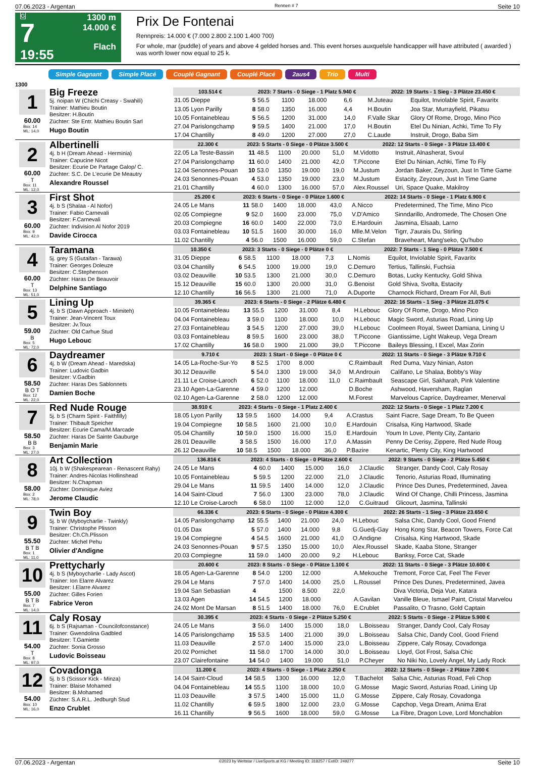07.06.2023 - Argentan Rennen # 7 Seite 10
G
7
19:55
1300 m
14.000 €
Flach
Prix De Fontenai
Rennpreis: 14.000 € (7.000 2.800 2.100 1.400 700)
For whole, mar (puddle) of years and above 4 gelded horses and. This event horses auxquelsle handicapper will have attributed ( awarded ) was worth lower now equal to 25 k.
Simple Gagnant Simple Placé Couplé Gagnant Couplé Placé 2aus4 Trio Multi
1300
1
60.00
Box: 14
ML: 14,0
Big Freeze
5j. noipan W (Chichi Creasy - Swahili)
Trainer: Mathieu Boutin
Besitzer: H.Boutin
Züchter: Ste Entr. Mathieu Boutin Sarl
Hugo Boutin
| 103.514 € | 2023: 7 Starts - 0 Siege - 1 Platz 5.940 € | | | | | 2022: 19 Starts - 1 Sieg - 3 Plätze 23.450 € | | |
| --- | --- | --- | --- | --- | --- | --- | --- | --- |
| 31.05 Dieppe | 5 | 56.5 | 1100 | 18.000 | 6,6 | M.Juteau | | Equilot, Inviolable Spirit, Favaritx |
| 13.05 Lyon Parilly | 8 | 58.0 | 1350 | 16.000 | 4,4 | H.Boutin | | Joa Star, Murrayfield, Pikatsu |
| 10.05 Fontainebleau | 5 | 56.5 | 1200 | 31.000 | 14,0 | F.Valle Skar | | Glory Of Rome, Drogo, Mino Pico |
| 27.04 Parislongchamp | 9 | 59.5 | 1400 | 21.000 | 17,0 | H.Boutin | | Etel Du Ninian, Achki, Time To Fly |
| 17.04 Chantilly | 8 | 49.0 | 1200 | 27.000 | 27,0 | C.Laude | | Instruit, Drogo, Baba Sim |
2
60.00
T
Box: 11
ML: 12,0
Albertinelli
4j. b H (Dream Ahead - Herminia)
Trainer: Capucine Nicot
Besitzer: Ecurie De Partage Galop/ C.
Züchter: S.C. De L'ecurie De Meautry
Alexandre Roussel
| 22.300 € | 2023: 5 Starts - 0 Siege - 0 Plätze 3.500 € | | | | | 2022: 12 Starts - 0 Siege - 3 Plätze 13.400 € | | |
| --- | --- | --- | --- | --- | --- | --- | --- | --- |
| 22.05 La Teste-Bassin | 11 | 48.5 | 1100 | 20.000 | 51,0 | M.Vidotto | | Instruit, Alnasherat, Svoul |
| 27.04 Parislongchamp | 11 | 60.0 | 1400 | 21.000 | 42,0 | T.Piccone | | Etel Du Ninian, Achki, Time To Fly |
| 12.04 Senonnes-Pouan | 10 | 53.0 | 1350 | 19.000 | 19,0 | M.Justum | | Jordan Baker, Zeyzoun, Just In Time Game |
| 24.03 Senonnes-Pouan | 4 | 53.0 | 1350 | 19.000 | 23,0 | M.Justum | | Estacity, Zeyzoun, Just In Time Game |
| 21.01 Chantilly | 4 | 60.0 | 1300 | 16.000 | 57,0 | Alex.Roussel | | Uri, Space Quake, Makilroy |
3
60.00
Box: 9
ML: 42,0
First Shot
4j. b S (Shalaa - Al Nofor)
Trainer: Fabio Carnevali
Besitzer: F.Carnevali
Züchter: Indivision Al Nofor 2019
Davide Cirocca
| 25.200 € | 2023: 6 Starts - 0 Siege - 0 Plätze 1.600 € | | | | | 2022: 14 Starts - 0 Siege - 1 Platz 6.900 € | | |
| --- | --- | --- | --- | --- | --- | --- | --- | --- |
| 24.05 Le Mans | 11 | 58.0 | 1400 | 18.000 | 43,0 | A.Nicco | | Predetermined, The Time, Mino Pico |
| 02.05 Compiegne | 9 | 52.0 | 1600 | 23.000 | 75,0 | V.D'Amico | | Sinndarillo, Andromede, The Chosen One |
| 20.03 Compiegne | 16 | 60.0 | 1400 | 22.000 | 73,0 | E.Hardouin | | Jasmina, Elsaab, Larno |
| 03.03 Fontainebleau | 10 | 51.5 | 1600 | 30.000 | 16,0 | Mlle.M.Velon | | Tigrr, J'aurais Du, Stirling |
| 11.02 Chantilly | 4 | 56.0 | 1500 | 16.000 | 59,0 | C.Stefan | | Braveheart, Mang'seko, Qu'hubo |
4
60.00
T
Box: 13
ML: 51,0
Taramana
5j. grey S (Gutaifan - Tarawa)
Trainer: Georges Doleuze
Besitzer: C.Stephenson
Züchter: Haras De Beauvoir
Delphine Santiago
| 10.350 € | 2023: 3 Starts - 0 Siege - 0 Plätze 0 € | | | | | 2022: 7 Starts - 1 Sieg - 0 Plätze 7.500 € | | |
| --- | --- | --- | --- | --- | --- | --- | --- | --- |
| 31.05 Dieppe | 6 | 58.5 | 1100 | 18.000 | 7,3 | L.Nomis | | Equilot, Inviolable Spirit, Favaritx |
| 03.04 Chantilly | 6 | 54.5 | 1000 | 19.000 | 19,0 | C.Demuro | | Tertius, Tallinski, Fuchsia |
| 03.02 Deauville | 10 | 53.5 | 1300 | 21.000 | 30,0 | C.Demuro | | Botas, Lucky Kentucky, Gold Shiva |
| 15.12 Deauville | 15 | 60.0 | 1300 | 20.000 | 31,0 | G.Benoist | | Gold Shiva, Svolta, Estacity |
| 12.10 Chantilly | 16 | 56.5 | 1300 | 21.000 | 71,0 | A.Duporte | | Charnock Richard, Dream For All, Buti |
5
59.00
B
Box: 5
ML: 72,0
Lining Up
4j. b S (Dawn Approach - Mimiteh)
Trainer: Jean-Vincent Toux
Besitzer: Jv.Toux
Züchter: Old Carhue Stud
Hugo Lebouc
| 39.365 € | 2023: 6 Starts - 0 Siege - 2 Plätze 6.480 € | | | | | 2022: 16 Starts - 1 Sieg - 3 Plätze 21.075 € | | |
| --- | --- | --- | --- | --- | --- | --- | --- | --- |
| 10.05 Fontainebleau | 13 | 55.5 | 1200 | 31.000 | 8,4 | H.Lebouc | | Glory Of Rome, Drogo, Mino Pico |
| 04.04 Fontainebleau | 3 | 59.0 | 1100 | 18.000 | 10,0 | H.Lebouc | | Magic Sword, Asturias Road, Lining Up |
| 27.03 Fontainebleau | 3 | 54.5 | 1200 | 27.000 | 39,0 | H.Lebouc | | Coolmeen Royal, Sweet Damiana, Lining U |
| 03.03 Fontainebleau | 8 | 59.5 | 1600 | 23.000 | 38,0 | T.Piccone | | Giantissime, Light Wakeup, Vega Dream |
| 17.02 Chantilly | 16 | 58.0 | 1900 | 21.000 | 39,0 | T.Piccone | | Baileys Blessing, I Excel, Max Zorin |
6
58.50
B O T
Box: 12
ML: 22,0
Daydreamer
4j. b W (Dream Ahead - Maredska)
Trainer: Ludovic Gadbin
Besitzer: V.Gadbin
Züchter: Haras Des Sablonnets
Damien Boche
| 9.710 € | 2023: 1 Start - 0 Siege - 0 Plätze 0 € | | | | | 2022: 11 Starts - 0 Siege - 3 Plätze 9.710 € | | |
| --- | --- | --- | --- | --- | --- | --- | --- | --- |
| 14.05 La-Roche-Sur-Yo | 8 | 52.5 | 1700 | 8.000 | | C.Raimbault | | Red Duma, Vazy Ninian, Aston |
| 30.12 Deauville | 5 | 54.0 | 1300 | 19.000 | 34,0 | M.Androuin | | Califano, Le Shalaa, Bobby's Way |
| 21.11 Le Croise-Laroch | 6 | 52.0 | 1100 | 18.000 | 11,0 | C.Raimbault | | Seascape Girl, Sakharah, Pink Valentine |
| 23.10 Agen-La-Garenne | 4 | 59.0 | 1200 | 12.000 | | D.Boche | | Ashwood, Haversham, Raglan |
| 02.10 Agen-La-Garenne | 2 | 58.0 | 1200 | 12.000 | | M.Forest | | Marvelous Caprice, Daydreamer, Menerval |
7
58.50
B B
Box: 3
ML: 27,0
Red Nude Rouge
5j. b S (Charm Spirit - Faithfilly)
Trainer: Thibault Speicher
Besitzer: Ecurie Cama/M.Marcade
Züchter: Haras De Sainte Gauburge
Benjamin Marie
| 38.910 € | 2023: 4 Starts - 0 Siege - 1 Platz 2.400 € | | | | | 2022: 12 Starts - 0 Siege - 1 Platz 7.200 € | | |
| --- | --- | --- | --- | --- | --- | --- | --- | --- |
| 18.05 Lyon Parilly | 13 | 59.5 | 1600 | 14.000 | 9,4 | A.Crastus | | Saint Fiacre, Sage Dream, To Be Queen |
| 19.04 Compiegne | 10 | 58.5 | 1600 | 21.000 | 10,0 | E.Hardouin | | Crisalsa, King Hartwood, Skade |
| 05.04 Chantilly | 10 | 59.0 | 1500 | 16.000 | 15,0 | E.Hardouin | | Youm In Love, Plenty City, Zantario |
| 28.01 Deauville | 3 | 58.5 | 1500 | 16.000 | 17,0 | A.Massin | | Penny De Cerisy, Zippere, Red Nude Roug |
| 26.12 Deauville | 10 | 58.5 | 1500 | 18.000 | 36,0 | P.Bazire | | Kenartic, Plenty City, King Hartwood |
8
58.00
Box: 2
ML: 78,0
Art Collection
10j. b W (Shakespearean - Renascent Rahy)
Trainer: Andres-Nicolas Hollinshead
Besitzer: N.Chapman
Züchter: Dominique Aviez
Jerome Claudic
| 136.816 € | 2023: 4 Starts - 0 Siege - 0 Plätze 2.600 € | | | | | 2022: 9 Starts - 0 Siege - 2 Plätze 5.450 € | | |
| --- | --- | --- | --- | --- | --- | --- | --- | --- |
| 24.05 Le Mans | 4 | 60.0 | 1400 | 15.000 | 16,0 | J.Claudic | | Stranger, Dandy Cool, Caly Rosay |
| 10.05 Fontainebleau | 5 | 59.5 | 1200 | 22.000 | 21,0 | J.Claudic | | Tenorio, Asturias Road, Illuminating |
| 29.04 Le Mans | 11 | 59.5 | 1400 | 14.000 | 12,0 | J.Claudic | | Prince Des Dunes, Predetermined, Javea |
| 14.04 Saint-Cloud | 7 | 56.0 | 1300 | 23.000 | 78,0 | J.Claudic | | Wind Of Change, Chilli Princess, Jasmina |
| 12.10 Le Croise-Laroch | 6 | 58.0 | 1100 | 12.000 | 12,0 | C.Guitraud | | Glicourt, Jasmina, Tallinski |
9
55.50
B T B
Box: 1
ML: 11,0
Twin Boy
5j. b W (Myboycharlie - Twinkly)
Trainer: Christophe Plisson
Besitzer: Ch.Ch.Plisson
Züchter: Michel Pehu
Olivier d'Andigne
| 66.336 € | 2023: 6 Starts - 0 Siege - 0 Plätze 4.300 € | | | | | 2022: 26 Starts - 1 Sieg - 3 Plätze 23.650 € | | |
| --- | --- | --- | --- | --- | --- | --- | --- | --- |
| 14.05 Parislongchamp | 12 | 55.5 | 1400 | 21.000 | 24,0 | H.Lebouc | | Salsa Chic, Dandy Cool, Good Friend |
| 01.05 Dax | 5 | 57.0 | 1400 | 14.000 | 9,8 | G.Guedj-Gay | | Hong Kong Star, Beacon Towers, Force Cat |
| 19.04 Compiegne | 4 | 54.5 | 1600 | 21.000 | 41,0 | O.Andigne | | Crisalsa, King Hartwood, Skade |
| 24.03 Senonnes-Pouan | 9 | 57.5 | 1350 | 15.000 | 10,0 | Alex.Roussel | | Skade, Kaaba Stone, Stranger |
| 20.03 Compiegne | 11 | 59.0 | 1400 | 20.000 | 9,2 | H.Lebouc | | Banksy, Force Cat, Skade |
10
55.00
B T B
Box: 7
ML: 14,0
Prettycharly
4j. b S (Myboycharlie - Lady Ascot)
Trainer: Ion Elarre Alvarez
Besitzer: I.Elarre Alvarez
Züchter: Gilles Forien
Fabrice Veron
| 20.600 € | 2023: 8 Starts - 0 Siege - 0 Plätze 1.100 € | | | | | 2022: 11 Starts - 0 Siege - 3 Plätze 10.600 € | | |
| --- | --- | --- | --- | --- | --- | --- | --- | --- |
| 18.05 Agen-La-Garenne | 8 | 54.0 | 1200 | 12.000 | | A.Mekouche | | Tremont, Force Cat, Feel The Fever |
| 29.04 Le Mans | 7 | 57.0 | 1400 | 14.000 | 25,0 | L.Roussel | | Prince Des Dunes, Predetermined, Javea |
| 19.04 San Sebastian | 4 | | 1500 | 8.500 | 22,0 | | | Diva Victoria, Deja Vue, Katara |
| 13.03 Agen | 14 | 54.5 | 1200 | 18.000 | | A.Gavilan | | Vanille Bleue, Ismael Paint, Cristal Marvelou |
| 24.02 Mont De Marsan | 8 | 51.5 | 1400 | 18.000 | 76,0 | E.Crublet | | Passalito, O Trasno, Gold Captain |
11
54.00
T
Box: 8
ML: 97,0
Caly Rosay
6j. b S (Rajsaman - Councilofconstance)
Trainer: Gwendolina Gadbled
Besitzer: T.Gamiette
Züchter: Sonia Grosso
Ludovic Boisseau
| 30.395 € | 2023: 4 Starts - 0 Siege - 2 Plätze 5.250 € | | | | | 2022: 5 Starts - 0 Siege - 2 Plätze 5.900 € | | |
| --- | --- | --- | --- | --- | --- | --- | --- | --- |
| 24.05 Le Mans | 3 | 56.0 | 1400 | 15.000 | 18,0 | L.Boisseau | | Stranger, Dandy Cool, Caly Rosay |
| 14.05 Parislongchamp | 15 | 53.5 | 1400 | 21.000 | 39,0 | L.Boisseau | | Salsa Chic, Dandy Cool, Good Friend |
| 11.03 Deauville | 2 | 57.0 | 1400 | 15.000 | 23,0 | L.Boisseau | | Zippere, Caly Rosay, Covadonga |
| 20.02 Pornichet | 11 | 58.0 | 1700 | 14.000 | 30,0 | L.Boisseau | | Lloyd, Got Frost, Salsa Chic |
| 23.07 Clairefontaine | 14 | 54.0 | 1400 | 19.000 | 51,0 | P.Cheyer | | No Niki No, Lovely Angel, My Lady Rock |
12
54.00
Box: 10
ML: 16,0
Covadonga
5j. b S (Scissor Kick - Minza)
Trainer: Blaise Mohamed
Besitzer: B.Mohamed
Züchter: S.A.R.L. Jedburgh Stud
Enzo Crublet
| 11.200 € | 2023: 4 Starts - 0 Siege - 1 Platz 2.250 € | | | | | 2022: 12 Starts - 0 Siege - 2 Plätze 7.200 € | | |
| --- | --- | --- | --- | --- | --- | --- | --- | --- |
| 14.04 Saint-Cloud | 14 | 58.5 | 1300 | 16.000 | 12,0 | T.Bachelot | | Salsa Chic, Asturias Road, Feli Chop |
| 04.04 Fontainebleau | 14 | 55.5 | 1100 | 18.000 | 10,0 | G.Mosse | | Magic Sword, Asturias Road, Lining Up |
| 11.03 Deauville | 3 | 57.5 | 1400 | 15.000 | 11,0 | G.Mosse | | Zippere, Caly Rosay, Covadonga |
| 11.02 Chantilly | 6 | 59.5 | 1800 | 12.000 | 23,0 | G.Mosse | | Capchop, Vega Dream, Anima Erat |
| 16.11 Chantilly | 9 | 56.5 | 1600 | 18.000 | 59,0 | G.Mosse | | La Fibre, Dragon Love, Lord Monchablon |
07.06.2023 - Argentan ©2023 by Wettstar / LiveSports.at KG / Meeting ID: 318257 / ExtID: 249277 Seite 10